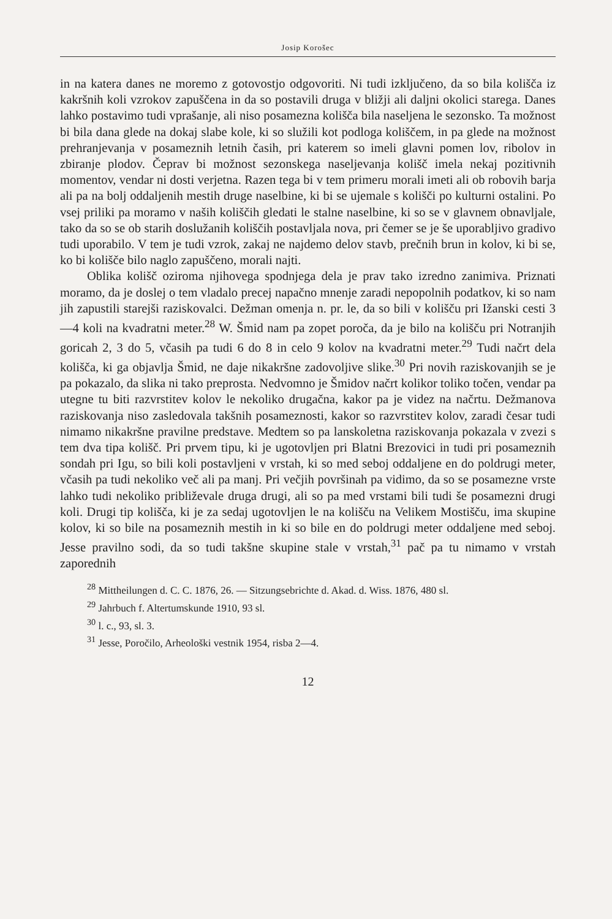Josip Korošec
in na katera danes ne moremo z gotovostjo odgovoriti. Ni tudi izključeno, da so bila kolišča iz kakršnih koli vzrokov zapuščena in da so postavili druga v bližji ali daljni okolici starega. Danes lahko postavimo tudi vprašanje, ali niso posamezna kolišča bila naseljena le sezonsko. Ta možnost bi bila dana glede na dokaj slabe kole, ki so služili kot podloga koliščem, in pa glede na možnost prehranjevanja v posameznih letnih časih, pri katerem so imeli glavni pomen lov, ribolov in zbiranje plodov. Čeprav bi možnost sezonskega naseljevanja kolišč imela nekaj pozitivnih momentov, vendar ni dosti verjetna. Razen tega bi v tem primeru morali imeti ali ob robovih barja ali pa na bolj oddaljenih mestih druge naselbine, ki bi se ujemale s kolišči po kulturni ostalini. Po vsej priliki pa moramo v naših koliščih gledati le stalne naselbine, ki so se v glavnem obnavljale, tako da so se ob starih doslužanih koliščih postavljala nova, pri čemer se je še uporabljivo gradivo tudi uporabilo. V tem je tudi vzrok, zakaj ne najdemo delov stavb, prečnih brun in kolov, ki bi se, ko bi kolišče bilo naglo zapuščeno, morali najti.
Oblika kolišč oziroma njihovega spodnjega dela je prav tako izredno zanimiva. Priznati moramo, da je doslej o tem vladalo precej napačno mnenje zaradi nepopolnih podatkov, ki so nam jih zapustili starejši raziskovalci. Dežman omenja n. pr. le, da so bili v kolišču pri Ižanski cesti 3—4 koli na kvadratni meter.<sup>28</sup> W. Šmid nam pa zopet poroča, da je bilo na kolišču pri Notranjih goricah 2, 3 do 5, včasih pa tudi 6 do 8 in celo 9 kolov na kvadratni meter.<sup>29</sup> Tudi načrt dela kolišča, ki ga objavlja Šmid, ne daje nikakršne zadovoljive slike.<sup>30</sup> Pri novih raziskovanjih se je pa pokazalo, da slika ni tako preprosta. Nedvomno je Šmidov načrt kolikor toliko točen, vendar pa utegne tu biti razvrstitev kolov le nekoliko drugačna, kakor pa je videz na načrtu. Dežmanova raziskovanja niso zasledovala takšnih posameznosti, kakor so razvrstitev kolov, zaradi česar tudi nimamo nikakršne pravilne predstave. Medtem so pa lanskoletna raziskovanja pokazala v zvezi s tem dva tipa kolišč. Pri prvem tipu, ki je ugotovljen pri Blatni Brezovici in tudi pri posameznih sondah pri Igu, so bili koli postavljeni v vrstah, ki so med seboj oddaljene en do poldrugi meter, včasih pa tudi nekoliko več ali pa manj. Pri večjih površinah pa vidimo, da so se posamezne vrste lahko tudi nekoliko približevale druga drugi, ali so pa med vrstami bili tudi še posamezni drugi koli. Drugi tip kolišča, ki je za sedaj ugotovljen le na kolišču na Velikem Mostišču, ima skupine kolov, ki so bile na posameznih mestih in ki so bile en do poldrugi meter oddaljene med seboj. Jesse pravilno sodi, da so tudi takšne skupine stale v vrstah,<sup>31</sup> pač pa tu nimamo v vrstah zaporednih
<sup>28</sup> Mittheilungen d. C. C. 1876, 26. — Sitzungsebrichte d. Akad. d. Wiss. 1876, 480 sl.
<sup>29</sup> Jahrbuch f. Altertumskunde 1910, 93 sl.
<sup>30</sup> l. c., 93, sl. 3.
<sup>31</sup> Jesse, Poročilo, Arheološki vestnik 1954, risba 2—4.
12